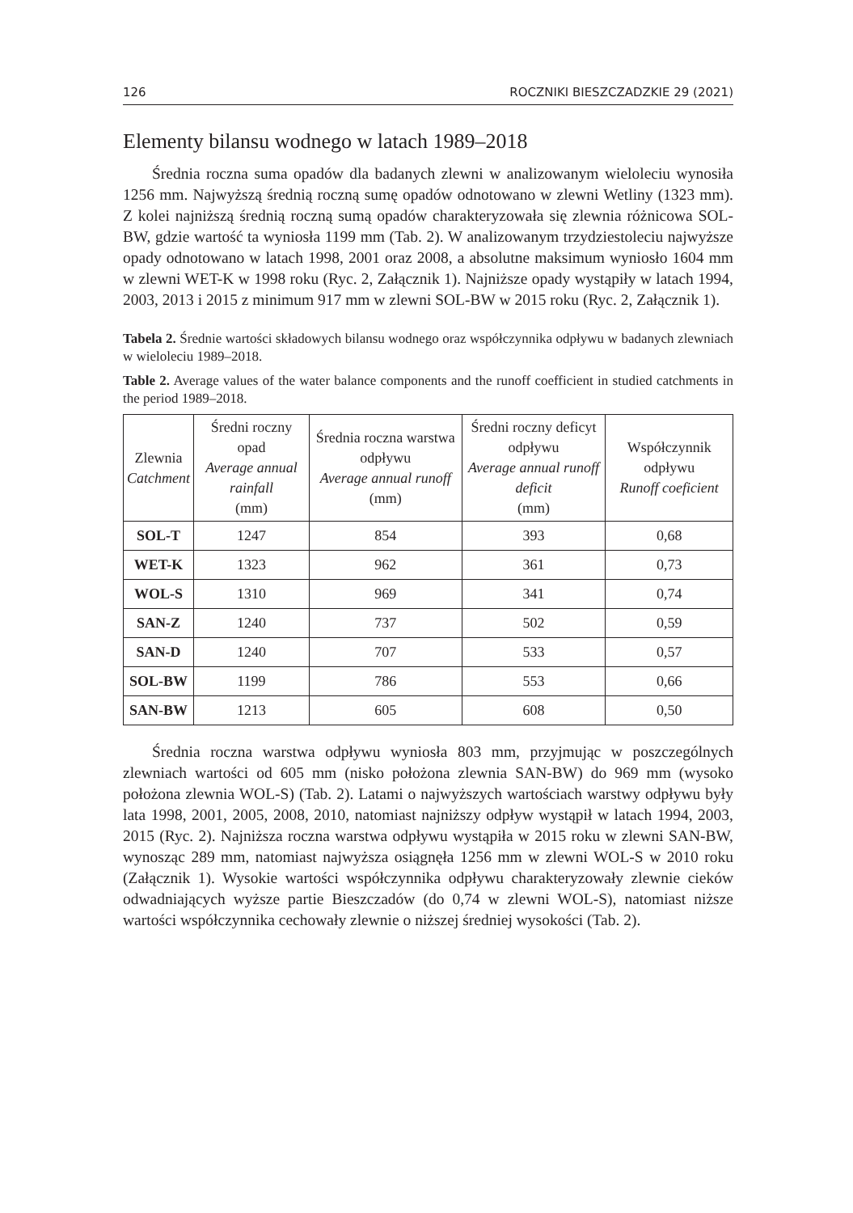126 ROCZNIKI BIESZCZADZKIE 29 (2021)
Elementy bilansu wodnego w latach 1989–2018
Średnia roczna suma opadów dla badanych zlewni w analizowanym wieloleciu wynosiła 1256 mm. Najwyższą średnią roczną sumę opadów odnotowano w zlewni Wetliny (1323 mm). Z kolei najniższą średnią roczną sumą opadów charakteryzowała się zlewnia różnicowa SOL-BW, gdzie wartość ta wyniosła 1199 mm (Tab. 2). W analizowanym trzydziestoleciu najwyższe opady odnotowano w latach 1998, 2001 oraz 2008, a absolutne maksimum wyniosło 1604 mm w zlewni WET-K w 1998 roku (Ryc. 2, Załącznik 1). Najniższe opady wystąpiły w latach 1994, 2003, 2013 i 2015 z minimum 917 mm w zlewni SOL-BW w 2015 roku (Ryc. 2, Załącznik 1).
Tabela 2. Średnie wartości składowych bilansu wodnego oraz współczynnika odpływu w badanych zlewniach w wieloleciu 1989–2018.
Table 2. Average values of the water balance components and the runoff coefficient in studied catchments in the period 1989–2018.
| Zlewnia Catchment | Średni roczny opad Average annual rainfall (mm) | Średnia roczna warstwa odpływu Average annual runoff (mm) | Średni roczny deficyt odpływu Average annual runoff deficit (mm) | Współczynnik odpływu Runoff coeficient |
| --- | --- | --- | --- | --- |
| SOL-T | 1247 | 854 | 393 | 0,68 |
| WET-K | 1323 | 962 | 361 | 0,73 |
| WOL-S | 1310 | 969 | 341 | 0,74 |
| SAN-Z | 1240 | 737 | 502 | 0,59 |
| SAN-D | 1240 | 707 | 533 | 0,57 |
| SOL-BW | 1199 | 786 | 553 | 0,66 |
| SAN-BW | 1213 | 605 | 608 | 0,50 |
Średnia roczna warstwa odpływu wyniosła 803 mm, przyjmując w poszczególnych zlewniach wartości od 605 mm (nisko położona zlewnia SAN-BW) do 969 mm (wysoko położona zlewnia WOL-S) (Tab. 2). Latami o najwyższych wartościach warstwy odpływu były lata 1998, 2001, 2005, 2008, 2010, natomiast najniższy odpływ wystąpił w latach 1994, 2003, 2015 (Ryc. 2). Najniższa roczna warstwa odpływu wystąpiła w 2015 roku w zlewni SAN-BW, wynosząc 289 mm, natomiast najwyższa osiągnęła 1256 mm w zlewni WOL-S w 2010 roku (Załącznik 1). Wysokie wartości współczynnika odpływu charakteryzowały zlewnie cieków odwadniających wyższe partie Bieszczadów (do 0,74 w zlewni WOL-S), natomiast niższe wartości współczynnika cechowały zlewnie o niższej średniej wysokości (Tab. 2).